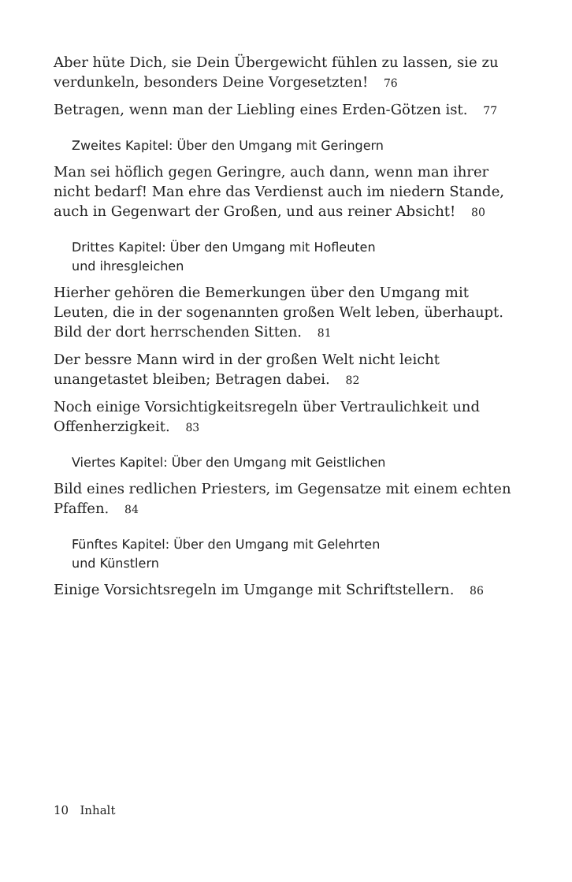Aber hüte Dich, sie Dein Übergewicht fühlen zu lassen, sie zu verdunkeln, besonders Deine Vorgesetzten! 76
Betragen, wenn man der Liebling eines Erden-Götzen ist. 77
Zweites Kapitel: Über den Umgang mit Geringern
Man sei höflich gegen Geringre, auch dann, wenn man ihrer nicht bedarf! Man ehre das Verdienst auch im niedern Stande, auch in Gegenwart der Großen, und aus reiner Absicht! 80
Drittes Kapitel: Über den Umgang mit Hofleuten
und ihresgleichen
Hierher gehören die Bemerkungen über den Umgang mit Leuten, die in der sogenannten großen Welt leben, überhaupt. Bild der dort herrschenden Sitten. 81
Der bessre Mann wird in der großen Welt nicht leicht unangetastet bleiben; Betragen dabei. 82
Noch einige Vorsichtigkeitsregeln über Vertraulichkeit und Offenherzigkeit. 83
Viertes Kapitel: Über den Umgang mit Geistlichen
Bild eines redlichen Priesters, im Gegensatze mit einem echten Pfaffen. 84
Fünftes Kapitel: Über den Umgang mit Gelehrten
und Künstlern
Einige Vorsichtsregeln im Umgange mit Schriftstellern. 86
10 Inhalt